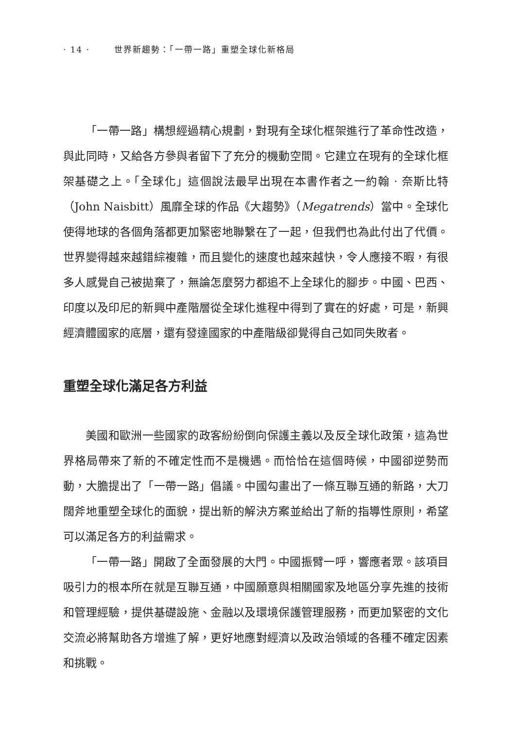· 14 · 世界新趨勢：「一帶一路」重塑全球化新格局
「一帶一路」構想經過精心規劃，對現有全球化框架進行了革命性改造，與此同時，又給各方參與者留下了充分的機動空間。它建立在現有的全球化框架基礎之上。「全球化」這個說法最早出現在本書作者之一約翰 · 奈斯比特（John Naisbitt）風靡全球的作品《大趨勢》（Megatrends）當中。全球化使得地球的各個角落都更加緊密地聯繫在了一起，但我們也為此付出了代價。世界變得越來越錯綜複雜，而且變化的速度也越來越快，令人應接不暇，有很多人感覺自己被拋棄了，無論怎麼努力都追不上全球化的腳步。中國、巴西、印度以及印尼的新興中產階層從全球化進程中得到了實在的好處，可是，新興經濟體國家的底層，還有發達國家的中產階級卻覺得自己如同失敗者。
重塑全球化滿足各方利益
美國和歐洲一些國家的政客紛紛倒向保護主義以及反全球化政策，這為世界格局帶來了新的不確定性而不是機遇。而恰恰在這個時候，中國卻逆勢而動，大膽提出了「一帶一路」倡議。中國勾畫出了一條互聯互通的新路，大刀闊斧地重塑全球化的面貌，提出新的解決方案並給出了新的指導性原則，希望可以滿足各方的利益需求。
「一帶一路」開啟了全面發展的大門。中國振臂一呼，響應者眾。該項目吸引力的根本所在就是互聯互通，中國願意與相關國家及地區分享先進的技術和管理經驗，提供基礎設施、金融以及環境保護管理服務，而更加緊密的文化交流必將幫助各方增進了解，更好地應對經濟以及政治領域的各種不確定因素和挑戰。